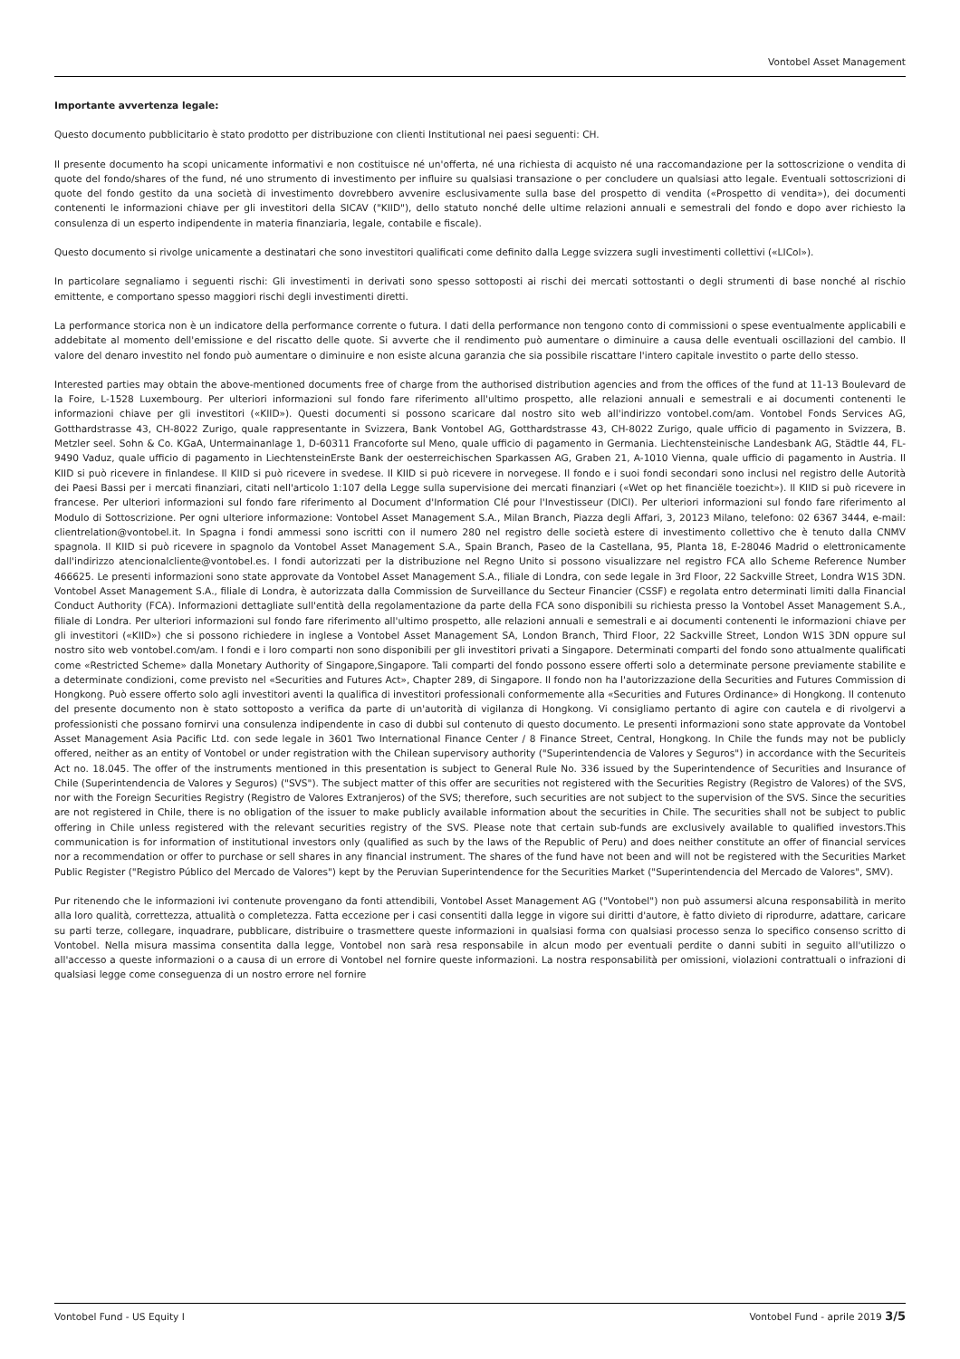Vontobel Asset Management
Importante avvertenza legale:
Questo documento pubblicitario è stato prodotto per distribuzione con clienti Institutional nei paesi seguenti: CH.
Il presente documento ha scopi unicamente informativi e non costituisce né un'offerta, né una richiesta di acquisto né una raccomandazione per la sottoscrizione o vendita di quote del fondo/shares of the fund, né uno strumento di investimento per influire su qualsiasi transazione o per concludere un qualsiasi atto legale. Eventuali sottoscrizioni di quote del fondo gestito da una società di investimento dovrebbero avvenire esclusivamente sulla base del prospetto di vendita («Prospetto di vendita»), dei documenti contenenti le informazioni chiave per gli investitori della SICAV ("KIID"), dello statuto nonché delle ultime relazioni annuali e semestrali del fondo e dopo aver richiesto la consulenza di un esperto indipendente in materia finanziaria, legale, contabile e fiscale).
Questo documento si rivolge unicamente a destinatari che sono investitori qualificati come definito dalla Legge svizzera sugli investimenti collettivi («LICol»).
In particolare segnaliamo i seguenti rischi: Gli investimenti in derivati sono spesso sottoposti ai rischi dei mercati sottostanti o degli strumenti di base nonché al rischio emittente, e comportano spesso maggiori rischi degli investimenti diretti.
La performance storica non è un indicatore della performance corrente o futura. I dati della performance non tengono conto di commissioni o spese eventualmente applicabili e addebitate al momento dell'emissione e del riscatto delle quote. Si avverte che il rendimento può aumentare o diminuire a causa delle eventuali oscillazioni del cambio. Il valore del denaro investito nel fondo può aumentare o diminuire e non esiste alcuna garanzia che sia possibile riscattare l'intero capitale investito o parte dello stesso.
Interested parties may obtain the above-mentioned documents free of charge from the authorised distribution agencies and from the offices of the fund at 11-13 Boulevard de la Foire, L-1528 Luxembourg. Per ulteriori informazioni sul fondo fare riferimento all'ultimo prospetto, alle relazioni annuali e semestrali e ai documenti contenenti le informazioni chiave per gli investitori («KIID»). Questi documenti si possono scaricare dal nostro sito web all'indirizzo vontobel.com/am. Vontobel Fonds Services AG, Gotthardstrasse 43, CH-8022 Zurigo, quale rappresentante in Svizzera, Bank Vontobel AG, Gotthardstrasse 43, CH-8022 Zurigo, quale ufficio di pagamento in Svizzera, B. Metzler seel. Sohn & Co. KGaA, Untermainanlage 1, D-60311 Francoforte sul Meno, quale ufficio di pagamento in Germania. Liechtensteinische Landesbank AG, Städtle 44, FL-9490 Vaduz, quale ufficio di pagamento in LiechtensteinErste Bank der oesterreichischen Sparkassen AG, Graben 21, A-1010 Vienna, quale ufficio di pagamento in Austria. Il KIID si può ricevere in finlandese. Il KIID si può ricevere in svedese. Il KIID si può ricevere in norvegese. Il fondo e i suoi fondi secondari sono inclusi nel registro delle Autorità dei Paesi Bassi per i mercati finanziari, citati nell'articolo 1:107 della Legge sulla supervisione dei mercati finanziari («Wet op het financiële toezicht»). Il KIID si può ricevere in francese. Per ulteriori informazioni sul fondo fare riferimento al Document d'Information Clé pour l'Investisseur (DICI). Per ulteriori informazioni sul fondo fare riferimento al Modulo di Sottoscrizione. Per ogni ulteriore informazione: Vontobel Asset Management S.A., Milan Branch, Piazza degli Affari, 3, 20123 Milano, telefono: 02 6367 3444, e-mail: clientrelation@vontobel.it. In Spagna i fondi ammessi sono iscritti con il numero 280 nel registro delle società estere di investimento collettivo che è tenuto dalla CNMV spagnola. Il KIID si può ricevere in spagnolo da Vontobel Asset Management S.A., Spain Branch, Paseo de la Castellana, 95, Planta 18, E-28046 Madrid o elettronicamente dall'indirizzo atencionalcliente@vontobel.es. I fondi autorizzati per la distribuzione nel Regno Unito si possono visualizzare nel registro FCA allo Scheme Reference Number 466625. Le presenti informazioni sono state approvate da Vontobel Asset Management S.A., filiale di Londra, con sede legale in 3rd Floor, 22 Sackville Street, Londra W1S 3DN. Vontobel Asset Management S.A., filiale di Londra, è autorizzata dalla Commission de Surveillance du Secteur Financier (CSSF) e regolata entro determinati limiti dalla Financial Conduct Authority (FCA). Informazioni dettagliate sull'entità della regolamentazione da parte della FCA sono disponibili su richiesta presso la Vontobel Asset Management S.A., filiale di Londra. Per ulteriori informazioni sul fondo fare riferimento all'ultimo prospetto, alle relazioni annuali e semestrali e ai documenti contenenti le informazioni chiave per gli investitori («KIID») che si possono richiedere in inglese a Vontobel Asset Management SA, London Branch, Third Floor, 22 Sackville Street, London W1S 3DN oppure sul nostro sito web vontobel.com/am. I fondi e i loro comparti non sono disponibili per gli investitori privati a Singapore. Determinati comparti del fondo sono attualmente qualificati come «Restricted Scheme» dalla Monetary Authority of Singapore,Singapore. Tali comparti del fondo possono essere offerti solo a determinate persone previamente stabilite e a determinate condizioni, come previsto nel «Securities and Futures Act», Chapter 289, di Singapore. Il fondo non ha l'autorizzazione della Securities and Futures Commission di Hongkong. Può essere offerto solo agli investitori aventi la qualifica di investitori professionali conformemente alla «Securities and Futures Ordinance» di Hongkong. Il contenuto del presente documento non è stato sottoposto a verifica da parte di un'autorità di vigilanza di Hongkong. Vi consigliamo pertanto di agire con cautela e di rivolgervi a professionisti che possano fornirvi una consulenza indipendente in caso di dubbi sul contenuto di questo documento. Le presenti informazioni sono state approvate da Vontobel Asset Management Asia Pacific Ltd. con sede legale in 3601 Two International Finance Center / 8 Finance Street, Central, Hongkong. In Chile the funds may not be publicly offered, neither as an entity of Vontobel or under registration with the Chilean supervisory authority ("Superintendencia de Valores y Seguros") in accordance with the Securiteis Act no. 18.045. The offer of the instruments mentioned in this presentation is subject to General Rule No. 336 issued by the Superintendence of Securities and Insurance of Chile (Superintendencia de Valores y Seguros) ("SVS"). The subject matter of this offer are securities not registered with the Securities Registry (Registro de Valores) of the SVS, nor with the Foreign Securities Registry (Registro de Valores Extranjeros) of the SVS; therefore, such securities are not subject to the supervision of the SVS. Since the securities are not registered in Chile, there is no obligation of the issuer to make publicly available information about the securities in Chile. The securities shall not be subject to public offering in Chile unless registered with the relevant securities registry of the SVS. Please note that certain sub-funds are exclusively available to qualified investors.This communication is for information of institutional investors only (qualified as such by the laws of the Republic of Peru) and does neither constitute an offer of financial services nor a recommendation or offer to purchase or sell shares in any financial instrument. The shares of the fund have not been and will not be registered with the Securities Market Public Register ("Registro Público del Mercado de Valores") kept by the Peruvian Superintendence for the Securities Market ("Superintendencia del Mercado de Valores", SMV).
Pur ritenendo che le informazioni ivi contenute provengano da fonti attendibili, Vontobel Asset Management AG ("Vontobel") non può assumersi alcuna responsabilità in merito alla loro qualità, correttezza, attualità o completezza. Fatta eccezione per i casi consentiti dalla legge in vigore sui diritti d'autore, è fatto divieto di riprodurre, adattare, caricare su parti terze, collegare, inquadrare, pubblicare, distribuire o trasmettere queste informazioni in qualsiasi forma con qualsiasi processo senza lo specifico consenso scritto di Vontobel. Nella misura massima consentita dalla legge, Vontobel non sarà resa responsabile in alcun modo per eventuali perdite o danni subiti in seguito all'utilizzo o all'accesso a queste informazioni o a causa di un errore di Vontobel nel fornire queste informazioni. La nostra responsabilità per omissioni, violazioni contrattuali o infrazioni di qualsiasi legge come conseguenza di un nostro errore nel fornire
Vontobel Fund - US Equity I Vontobel Fund - aprile 2019 3/5